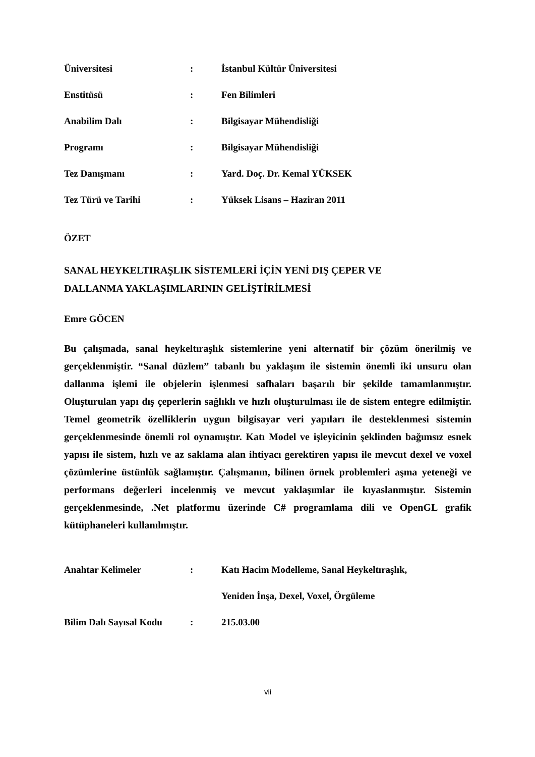| Üniversitesi | : | İstanbul Kültür Üniversitesi |
| Enstitüsü | : | Fen Bilimleri |
| Anabilim Dalı | : | Bilgisayar Mühendisliği |
| Programı | : | Bilgisayar Mühendisliği |
| Tez Danışmanı | : | Yard. Doç. Dr. Kemal YÜKSEK |
| Tez Türü ve Tarihi | : | Yüksek Lisans – Haziran 2011 |
ÖZET
SANAL HEYKELTIRAŞLIK SİSTEMLERİ İÇİN YENİ DIŞ ÇEPER VE
DALLANMA YAKLAŞIMLARININ GELİŞTİRİLMESİ
Emre GÖCEN
Bu çalışmada, sanal heykeltıraşlık sistemlerine yeni alternatif bir çözüm önerilmiş ve gerçeklenmiştir. “Sanal düzlem” tabanlı bu yaklaşım ile sistemin önemli iki unsuru olan dallanma işlemi ile objelerin işlenmesi safhaları başarılı bir şekilde tamamlanmıştır. Oluşturulan yapı dış çeperlerin sağlıklı ve hızlı oluşturulması ile de sistem entegre edilmiştir. Temel geometrik özelliklerin uygun bilgisayar veri yapıları ile desteklenmesi sistemin gerçeklenmesinde önemli rol oynamıştır. Katı Model ve işleyicinin şeklinden bağımsız esnek yapısı ile sistem, hızlı ve az saklama alan ihtiyacı gerektiren yapısı ile mevcut dexel ve voxel çözümlerine üstünlük sağlamıştır. Çalışmanın, bilinen örnek problemleri aşma yeteneği ve performans değerleri incelenmiş ve mevcut yaklaşımlar ile kıyaslanmıştır. Sistemin gerçeklenmesinde, .Net platformu üzerinde C# programlama dili ve OpenGL grafik kütüphaneleri kullanılmıştır.
| Anahtar Kelimeler | : | Katı Hacim Modelleme, Sanal Heykeltıraşlık, |
| | | Yeniden İnşa, Dexel, Voxel, Örgüleme |
| Bilim Dalı Sayısal Kodu | : | 215.03.00 |
vii